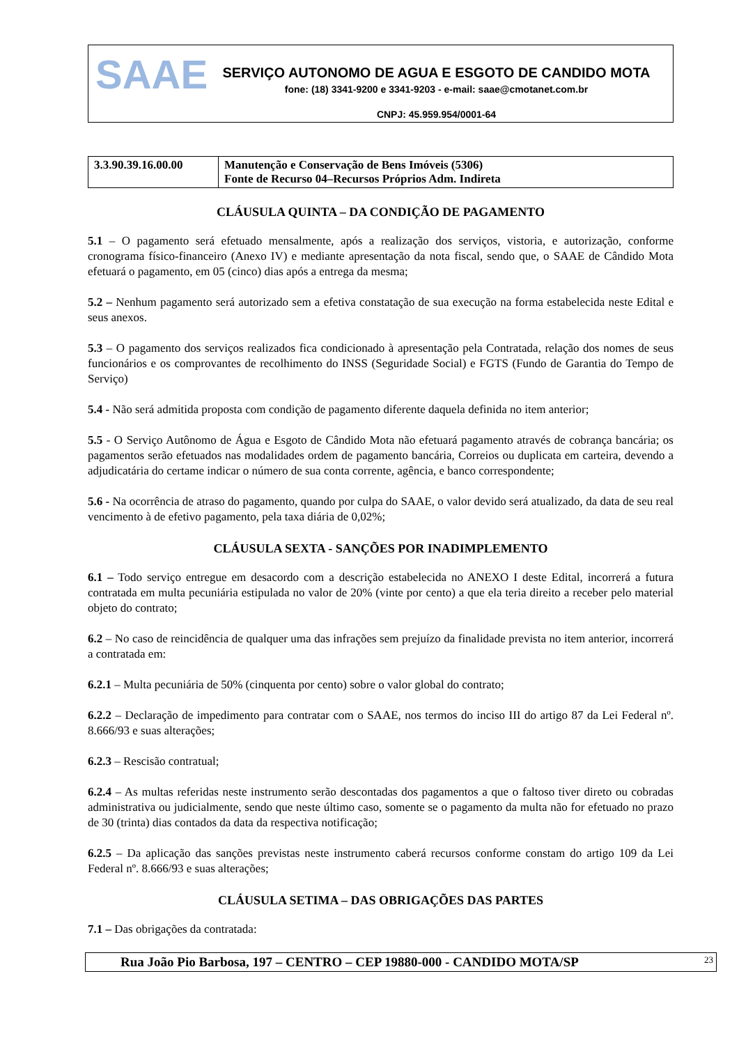SAAE
SERVIÇO AUTONOMO DE AGUA E ESGOTO DE CANDIDO MOTA
fone: (18) 3341-9200 e 3341-9203 - e-mail: saae@cmotanet.com.br
CNPJ: 45.959.954/0001-64
| 3.3.90.39.16.00.00 | Manutenção e Conservação de Bens Imóveis (5306) Fonte de Recurso 04–Recursos Próprios Adm. Indireta |
CLÁUSULA QUINTA – DA CONDIÇÃO DE PAGAMENTO
5.1 – O pagamento será efetuado mensalmente, após a realização dos serviços, vistoria, e autorização, conforme cronograma físico-financeiro (Anexo IV) e mediante apresentação da nota fiscal, sendo que, o SAAE de Cândido Mota efetuará o pagamento, em 05 (cinco) dias após a entrega da mesma;
5.2 – Nenhum pagamento será autorizado sem a efetiva constatação de sua execução na forma estabelecida neste Edital e seus anexos.
5.3 – O pagamento dos serviços realizados fica condicionado à apresentação pela Contratada, relação dos nomes de seus funcionários e os comprovantes de recolhimento do INSS (Seguridade Social) e FGTS (Fundo de Garantia do Tempo de Serviço)
5.4 - Não será admitida proposta com condição de pagamento diferente daquela definida no item anterior;
5.5 - O Serviço Autônomo de Água e Esgoto de Cândido Mota não efetuará pagamento através de cobrança bancária; os pagamentos serão efetuados nas modalidades ordem de pagamento bancária, Correios ou duplicata em carteira, devendo a adjudicatária do certame indicar o número de sua conta corrente, agência, e banco correspondente;
5.6 - Na ocorrência de atraso do pagamento, quando por culpa do SAAE, o valor devido será atualizado, da data de seu real vencimento à de efetivo pagamento, pela taxa diária de 0,02%;
CLÁUSULA SEXTA - SANÇÕES POR INADIMPLEMENTO
6.1 – Todo serviço entregue em desacordo com a descrição estabelecida no ANEXO I deste Edital, incorrerá a futura contratada em multa pecuniária estipulada no valor de 20% (vinte por cento) a que ela teria direito a receber pelo material objeto do contrato;
6.2 – No caso de reincidência de qualquer uma das infrações sem prejuízo da finalidade prevista no item anterior, incorrerá a contratada em:
6.2.1 – Multa pecuniária de 50% (cinquenta por cento) sobre o valor global do contrato;
6.2.2 – Declaração de impedimento para contratar com o SAAE, nos termos do inciso III do artigo 87 da Lei Federal nº. 8.666/93 e suas alterações;
6.2.3 – Rescisão contratual;
6.2.4 – As multas referidas neste instrumento serão descontadas dos pagamentos a que o faltoso tiver direto ou cobradas administrativa ou judicialmente, sendo que neste último caso, somente se o pagamento da multa não for efetuado no prazo de 30 (trinta) dias contados da data da respectiva notificação;
6.2.5 – Da aplicação das sanções previstas neste instrumento caberá recursos conforme constam do artigo 109 da Lei Federal nº. 8.666/93 e suas alterações;
CLÁUSULA SETIMA – DAS OBRIGAÇÕES DAS PARTES
7.1 – Das obrigações da contratada:
Rua João Pio Barbosa, 197 – CENTRO – CEP 19880-000 - CANDIDO MOTA/SP 23